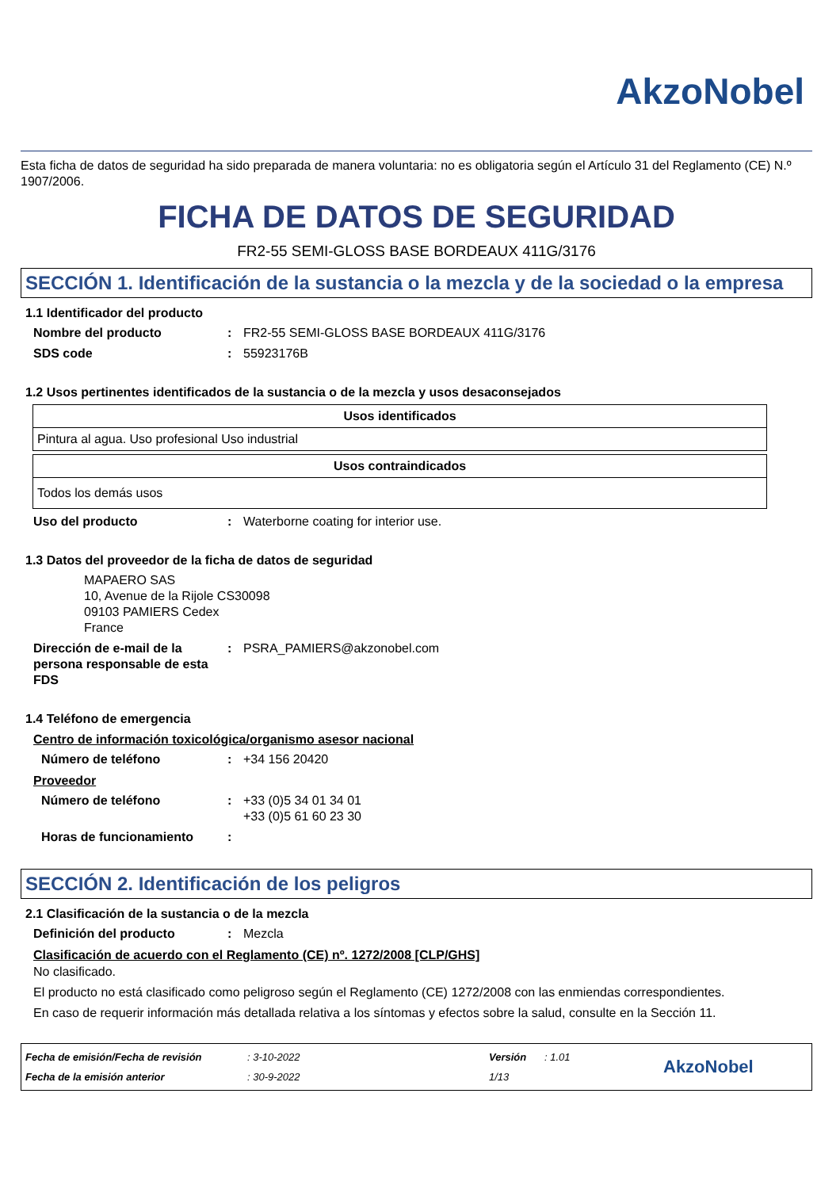AkzoNobel
Esta ficha de datos de seguridad ha sido preparada de manera voluntaria: no es obligatoria según el Artículo 31 del Reglamento (CE) N.º 1907/2006.
FICHA DE DATOS DE SEGURIDAD
FR2-55 SEMI-GLOSS BASE BORDEAUX 411G/3176
SECCIÓN 1. Identificación de la sustancia o la mezcla y de la sociedad o la empresa
1.1 Identificador del producto
Nombre del producto: FR2-55 SEMI-GLOSS BASE BORDEAUX 411G/3176
SDS code: 55923176B
1.2 Usos pertinentes identificados de la sustancia o de la mezcla y usos desaconsejados
| Usos identificados |
| --- |
| Pintura al agua. Uso profesional Uso industrial |
| Usos contraindicados |
| --- |
| Todos los demás usos |
Uso del producto: Waterborne coating for interior use.
1.3 Datos del proveedor de la ficha de datos de seguridad
MAPAERO SAS
10, Avenue de la Rijole CS30098
09103 PAMIERS Cedex
France
Dirección de e-mail de la persona responsable de esta FDS: PSRA_PAMIERS@akzonobel.com
1.4 Teléfono de emergencia
Centro de información toxicológica/organismo asesor nacional
Número de teléfono: +34 156 20420
Proveedor
Número de teléfono: +33 (0)5 34 01 34 01
+33 (0)5 61 60 23 30
Horas de funcionamiento:
SECCIÓN 2. Identificación de los peligros
2.1 Clasificación de la sustancia o de la mezcla
Definición del producto: Mezcla
Clasificación de acuerdo con el Reglamento (CE) nº. 1272/2008 [CLP/GHS]
No clasificado.
El producto no está clasificado como peligroso según el Reglamento (CE) 1272/2008 con las enmiendas correspondientes.
En caso de requerir información más detallada relativa a los síntomas y efectos sobre la salud, consulte en la Sección 11.
Fecha de emisión/Fecha de revisión
Fecha de la emisión anterior
: 3-10-2022
: 30-9-2022
Versión
1/13
: 1.01
AkzoNobel